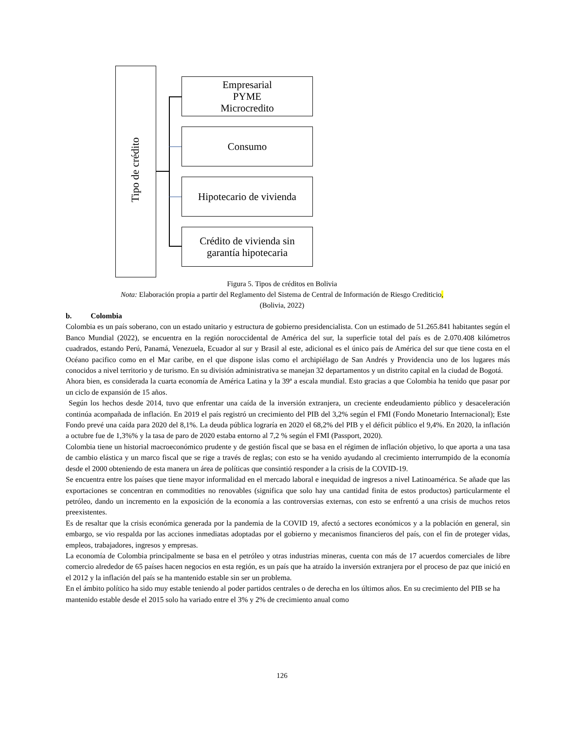Tipo de crédito
Empresarial
PYME
Microcredito
Consumo
Hipotecario de vivienda
Crédito de vivienda sin
garantía hipotecaria
Figura 5. Tipos de créditos en Bolivia
Nota: Elaboración propia a partir del Reglamento del Sistema de Central de Información de Riesgo Crediticio,
(Bolivia, 2022)
b. Colombia
Colombia es un país soberano, con un estado unitario y estructura de gobierno presidencialista. Con un estimado de 51.265.841 habitantes según el Banco Mundial (2022), se encuentra en la región noroccidental de América del sur, la superficie total del país es de 2.070.408 kilómetros cuadrados, estando Perú, Panamá, Venezuela, Ecuador al sur y Brasil al este, adicional es el único país de América del sur que tiene costa en el Océano pacifico como en el Mar caribe, en el que dispone islas como el archipiélago de San Andrés y Providencia uno de los lugares más conocidos a nivel territorio y de turismo. En su división administrativa se manejan 32 departamentos y un distrito capital en la ciudad de Bogotá.
Ahora bien, es considerada la cuarta economía de América Latina y la 39ª a escala mundial. Esto gracias a que Colombia ha tenido que pasar por un ciclo de expansión de 15 años.
Según los hechos desde 2014, tuvo que enfrentar una caída de la inversión extranjera, un creciente endeudamiento público y desaceleración continúa acompañada de inflación. En 2019 el país registró un crecimiento del PIB del 3,2% según el FMI (Fondo Monetario Internacional); Este Fondo prevé una caída para 2020 del 8,1%. La deuda pública lograría en 2020 el 68,2% del PIB y el déficit público el 9,4%. En 2020, la inflación a octubre fue de 1,3%% y la tasa de paro de 2020 estaba entorno al 7,2 % según el FMI (Passport, 2020).
Colombia tiene un historial macroeconómico prudente y de gestión fiscal que se basa en el régimen de inflación objetivo, lo que aporta a una tasa de cambio elástica y un marco fiscal que se rige a través de reglas; con esto se ha venido ayudando al crecimiento interrumpido de la economía desde el 2000 obteniendo de esta manera un área de políticas que consintió responder a la crisis de la COVID-19.
Se encuentra entre los países que tiene mayor informalidad en el mercado laboral e inequidad de ingresos a nivel Latinoamérica. Se añade que las exportaciones se concentran en commodities no renovables (significa que solo hay una cantidad finita de estos productos) particularmente el petróleo, dando un incremento en la exposición de la economía a las controversias externas, con esto se enfrentó a una crisis de muchos retos preexistentes.
Es de resaltar que la crisis económica generada por la pandemia de la COVID 19, afectó a sectores económicos y a la población en general, sin embargo, se vio respalda por las acciones inmediatas adoptadas por el gobierno y mecanismos financieros del país, con el fin de proteger vidas, empleos, trabajadores, ingresos y empresas.
La economía de Colombia principalmente se basa en el petróleo y otras industrias mineras, cuenta con más de 17 acuerdos comerciales de libre comercio alrededor de 65 países hacen negocios en esta región, es un país que ha atraído la inversión extranjera por el proceso de paz que inició en el 2012 y la inflación del país se ha mantenido estable sin ser un problema.
En el ámbito político ha sido muy estable teniendo al poder partidos centrales o de derecha en los últimos años. En su crecimiento del PIB se ha mantenido estable desde el 2015 solo ha variado entre el 3% y 2% de crecimiento anual como
126